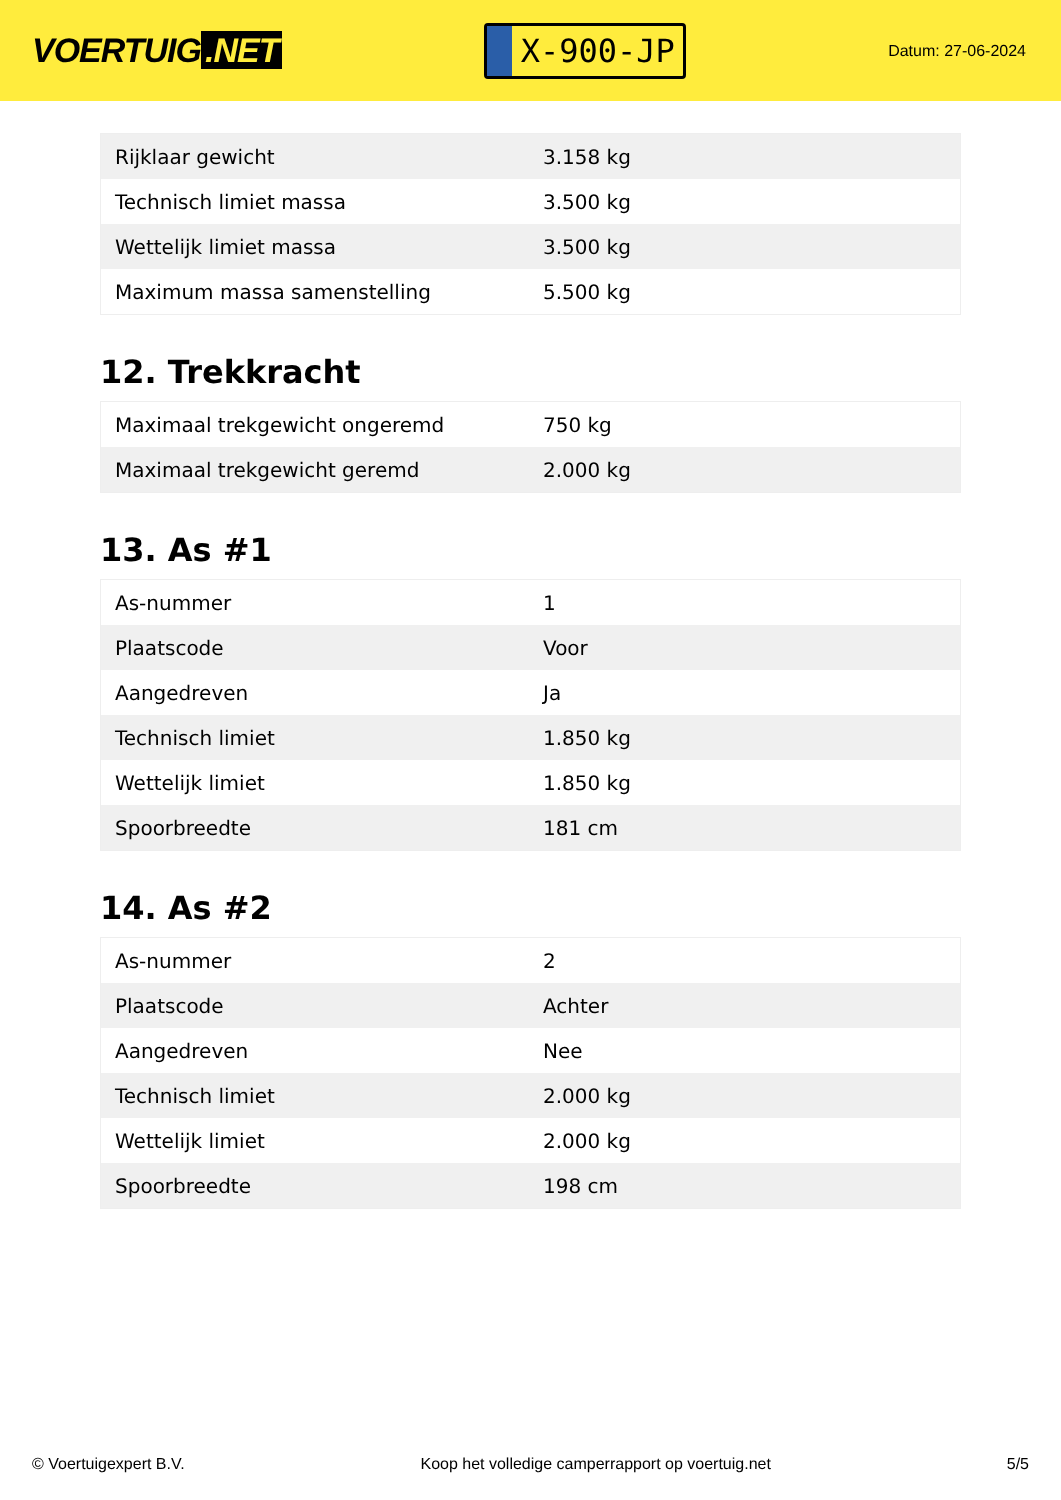VOERTUIG.NET
X-900-JP
Datum: 27-06-2024
| Rijklaar gewicht | 3.158 kg |
| Technisch limiet massa | 3.500 kg |
| Wettelijk limiet massa | 3.500 kg |
| Maximum massa samenstelling | 5.500 kg |
12. Trekkracht
| Maximaal trekgewicht ongeremd | 750 kg |
| Maximaal trekgewicht geremd | 2.000 kg |
13. As #1
| As-nummer | 1 |
| Plaatscode | Voor |
| Aangedreven | Ja |
| Technisch limiet | 1.850 kg |
| Wettelijk limiet | 1.850 kg |
| Spoorbreedte | 181 cm |
14. As #2
| As-nummer | 2 |
| Plaatscode | Achter |
| Aangedreven | Nee |
| Technisch limiet | 2.000 kg |
| Wettelijk limiet | 2.000 kg |
| Spoorbreedte | 198 cm |
© Voertuigexpert B.V. Koop het volledige camperrapport op voertuig.net 5/5